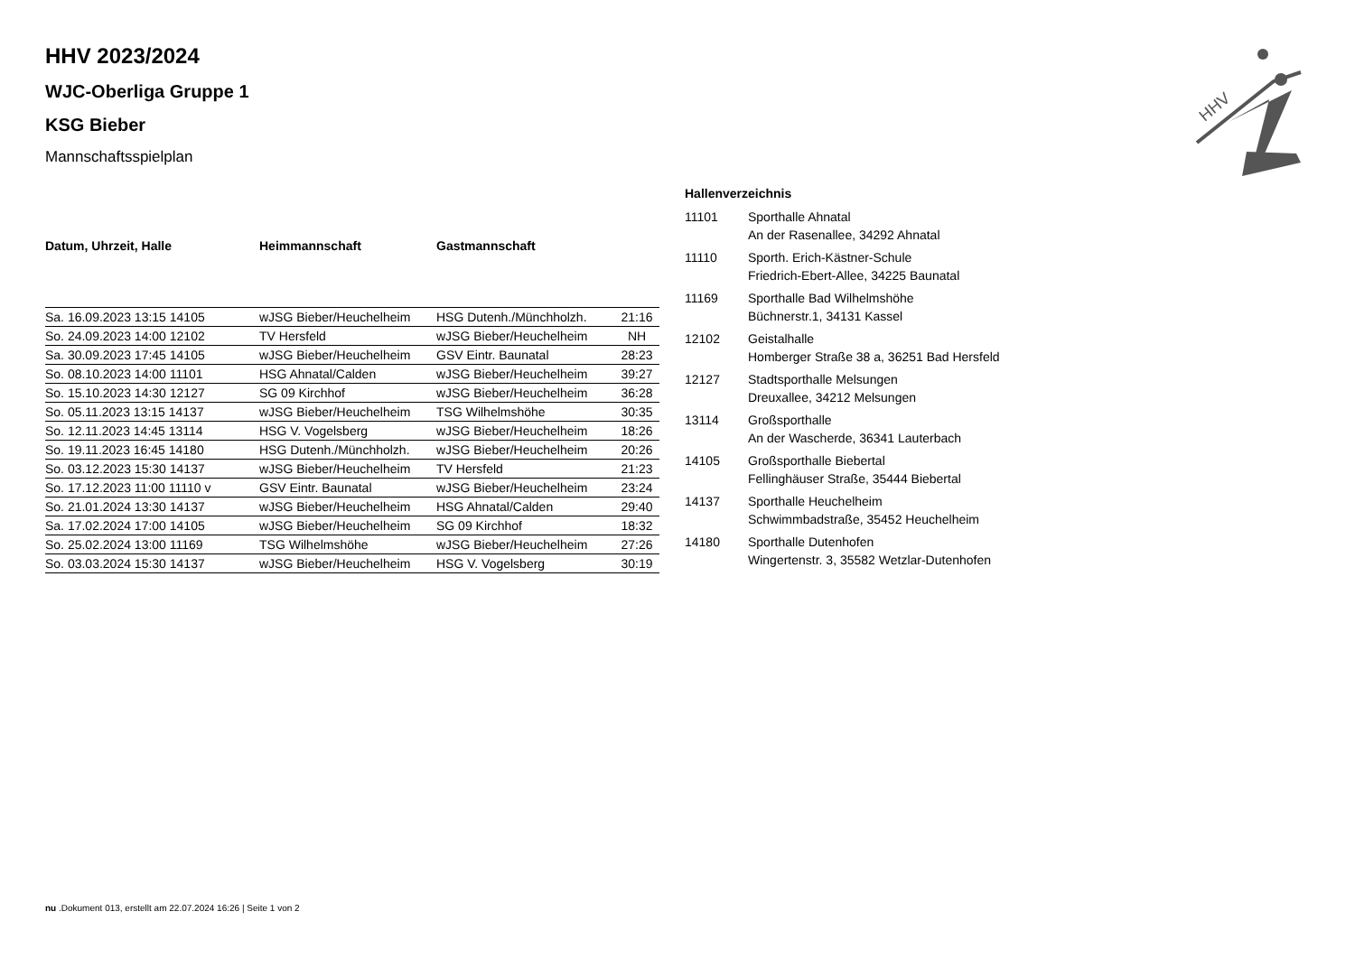HHV
HHV 2023/2024
WJC-Oberliga Gruppe 1
KSG Bieber
Mannschaftsspielplan
| Datum, Uhrzeit, Halle | Heimmannschaft | Gastmannschaft | |
| --- | --- | --- | --- |
| Sa. 16.09.2023 13:15 14105 | wJSG Bieber/Heuchelheim | HSG Dutenh./Münchholzh. | 21:16 |
| So. 24.09.2023 14:00 12102 | TV Hersfeld | wJSG Bieber/Heuchelheim | NH |
| Sa. 30.09.2023 17:45 14105 | wJSG Bieber/Heuchelheim | GSV Eintr. Baunatal | 28:23 |
| So. 08.10.2023 14:00 11101 | HSG Ahnatal/Calden | wJSG Bieber/Heuchelheim | 39:27 |
| So. 15.10.2023 14:30 12127 | SG 09 Kirchhof | wJSG Bieber/Heuchelheim | 36:28 |
| So. 05.11.2023 13:15 14137 | wJSG Bieber/Heuchelheim | TSG Wilhelmshöhe | 30:35 |
| So. 12.11.2023 14:45 13114 | HSG V. Vogelsberg | wJSG Bieber/Heuchelheim | 18:26 |
| So. 19.11.2023 16:45 14180 | HSG Dutenh./Münchholzh. | wJSG Bieber/Heuchelheim | 20:26 |
| So. 03.12.2023 15:30 14137 | wJSG Bieber/Heuchelheim | TV Hersfeld | 21:23 |
| So. 17.12.2023 11:00 11110 v | GSV Eintr. Baunatal | wJSG Bieber/Heuchelheim | 23:24 |
| So. 21.01.2024 13:30 14137 | wJSG Bieber/Heuchelheim | HSG Ahnatal/Calden | 29:40 |
| Sa. 17.02.2024 17:00 14105 | wJSG Bieber/Heuchelheim | SG 09 Kirchhof | 18:32 |
| So. 25.02.2024 13:00 11169 | TSG Wilhelmshöhe | wJSG Bieber/Heuchelheim | 27:26 |
| So. 03.03.2024 15:30 14137 | wJSG Bieber/Heuchelheim | HSG V. Vogelsberg | 30:19 |
Hallenverzeichnis
| 11101 | Sporthalle Ahnatal An der Rasenallee, 34292 Ahnatal |
| 11110 | Sporth. Erich-Kästner-Schule Friedrich-Ebert-Allee, 34225 Baunatal |
| 11169 | Sporthalle Bad Wilhelmshöhe Büchnerstr.1, 34131 Kassel |
| 12102 | Geistalhalle Homberger Straße 38 a, 36251 Bad Hersfeld |
| 12127 | Stadtsporthalle Melsungen Dreuxallee, 34212 Melsungen |
| 13114 | Großsporthalle An der Wascherde, 36341 Lauterbach |
| 14105 | Großsporthalle Biebertal Fellinghäuser Straße, 35444 Biebertal |
| 14137 | Sporthalle Heuchelheim Schwimmbadstraße, 35452 Heuchelheim |
| 14180 | Sporthalle Dutenhofen Wingertenstr. 3, 35582 Wetzlar-Dutenhofen |
nu .Dokument 013, erstellt am 22.07.2024 16:26 | Seite 1 von 2